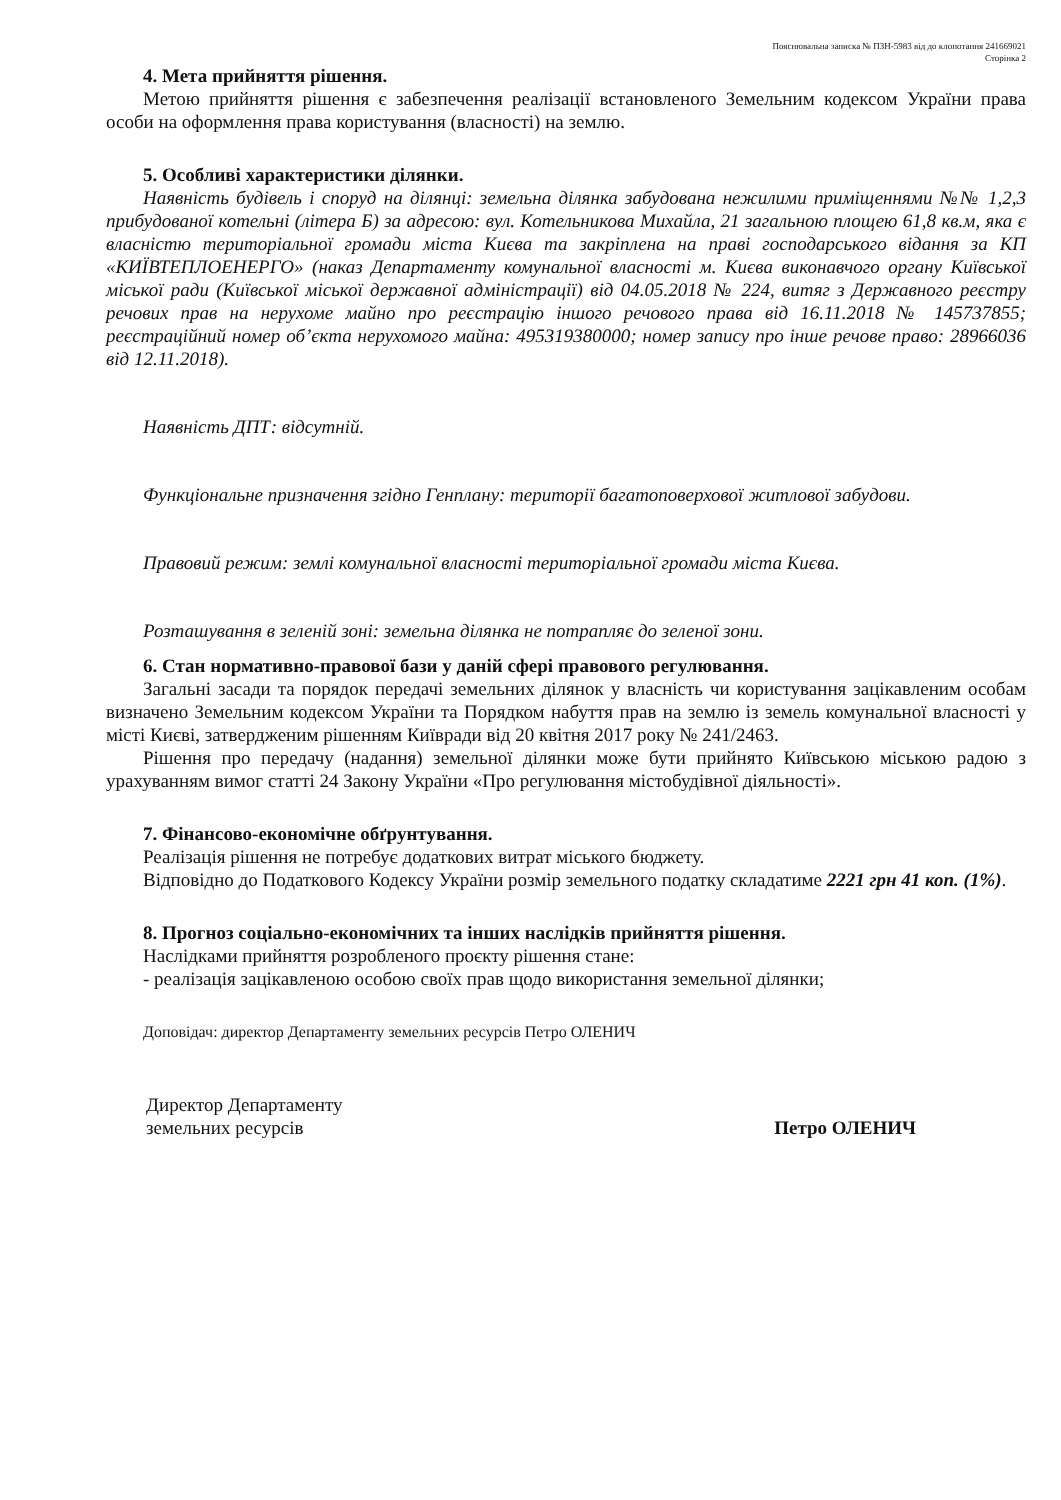Пояснювальна записка № ПЗН-5983 від до клопотання 241669021
Сторінка 2
4. Мета прийняття рішення.
Метою прийняття рішення є забезпечення реалізації встановленого Земельним кодексом України права особи на оформлення права користування (власності) на землю.
5. Особливі характеристики ділянки.
Наявність будівель і споруд на ділянці: земельна ділянка забудована нежилими приміщеннями №№ 1,2,3 прибудованої котельні (літера Б) за адресою: вул. Котельникова Михайла, 21 загальною площею 61,8 кв.м, яка є власністю територіальної громади міста Києва та закріплена на праві господарського відання за КП «КИЇВТЕПЛОЕНЕРГО» (наказ Департаменту комунальної власності м. Києва виконавчого органу Київської міської ради (Київської міської державної адміністрації) від 04.05.2018 № 224, витяг з Державного реєстру речових прав на нерухоме майно про реєстрацію іншого речового права від 16.11.2018 № 145737855; реєстраційний номер об’єкта нерухомого майна: 495319380000; номер запису про інше речове право: 28966036 від 12.11.2018).
Наявність ДПТ: відсутній.
Функціональне призначення згідно Генплану: території багатоповерхової житлової забудови.
Правовий режим: землі комунальної власності територіальної громади міста Києва.
Розташування в зеленій зоні: земельна ділянка не потрапляє до зеленої зони.
6. Стан нормативно-правової бази у даній сфері правового регулювання.
Загальні засади та порядок передачі земельних ділянок у власність чи користування зацікавленим особам визначено Земельним кодексом України та Порядком набуття прав на землю із земель комунальної власності у місті Києві, затвердженим рішенням Київради від 20 квітня 2017 року № 241/2463.
Рішення про передачу (надання) земельної ділянки може бути прийнято Київською міською радою з урахуванням вимог статті 24 Закону України «Про регулювання містобудівної діяльності».
7. Фінансово-економічне обґрунтування.
Реалізація рішення не потребує додаткових витрат міського бюджету.
Відповідно до Податкового Кодексу України розмір земельного податку складатиме 2221 грн 41 коп. (1%).
8. Прогноз соціально-економічних та інших наслідків прийняття рішення.
Наслідками прийняття розробленого проєкту рішення стане:
- реалізація зацікавленою особою своїх прав щодо використання земельної ділянки;
Доповідач: директор Департаменту земельних ресурсів Петро ОЛЕНИЧ
Директор Департаменту
земельних ресурсів
Петро ОЛЕНИЧ